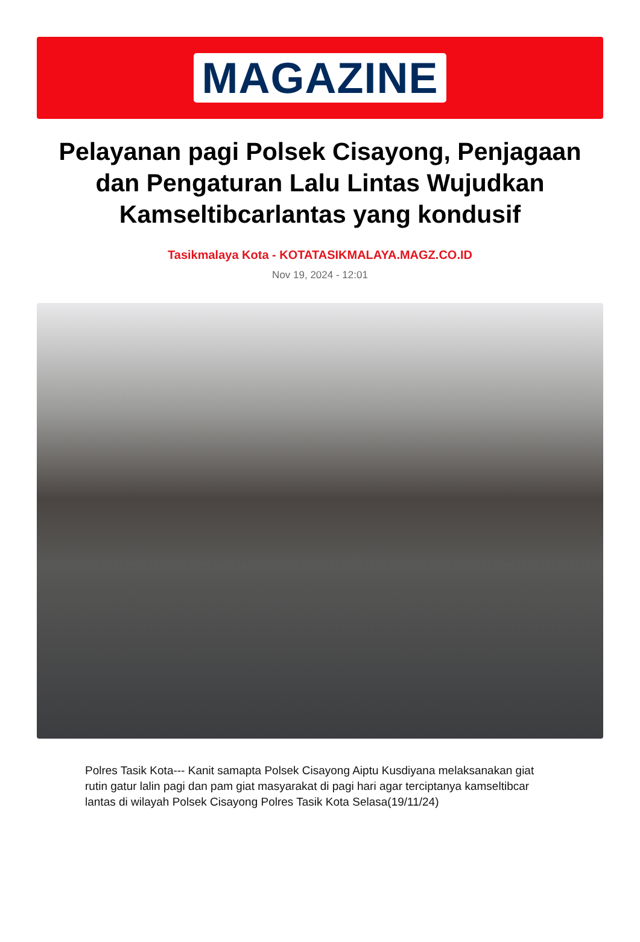MAGAZINE
Pelayanan pagi Polsek Cisayong, Penjagaan dan Pengaturan Lalu Lintas Wujudkan Kamseltibcarlantas yang kondusif
Tasikmalaya Kota - KOTATASIKMALAYA.MAGZ.CO.ID
Nov 19, 2024 - 12:01
Polres Tasik Kota--- Kanit samapta Polsek Cisayong Aiptu Kusdiyana melaksanakan giat rutin gatur lalin pagi dan pam giat masyarakat di pagi hari agar terciptanya kamseltibcar lantas di wilayah Polsek Cisayong Polres Tasik Kota Selasa(19/11/24)